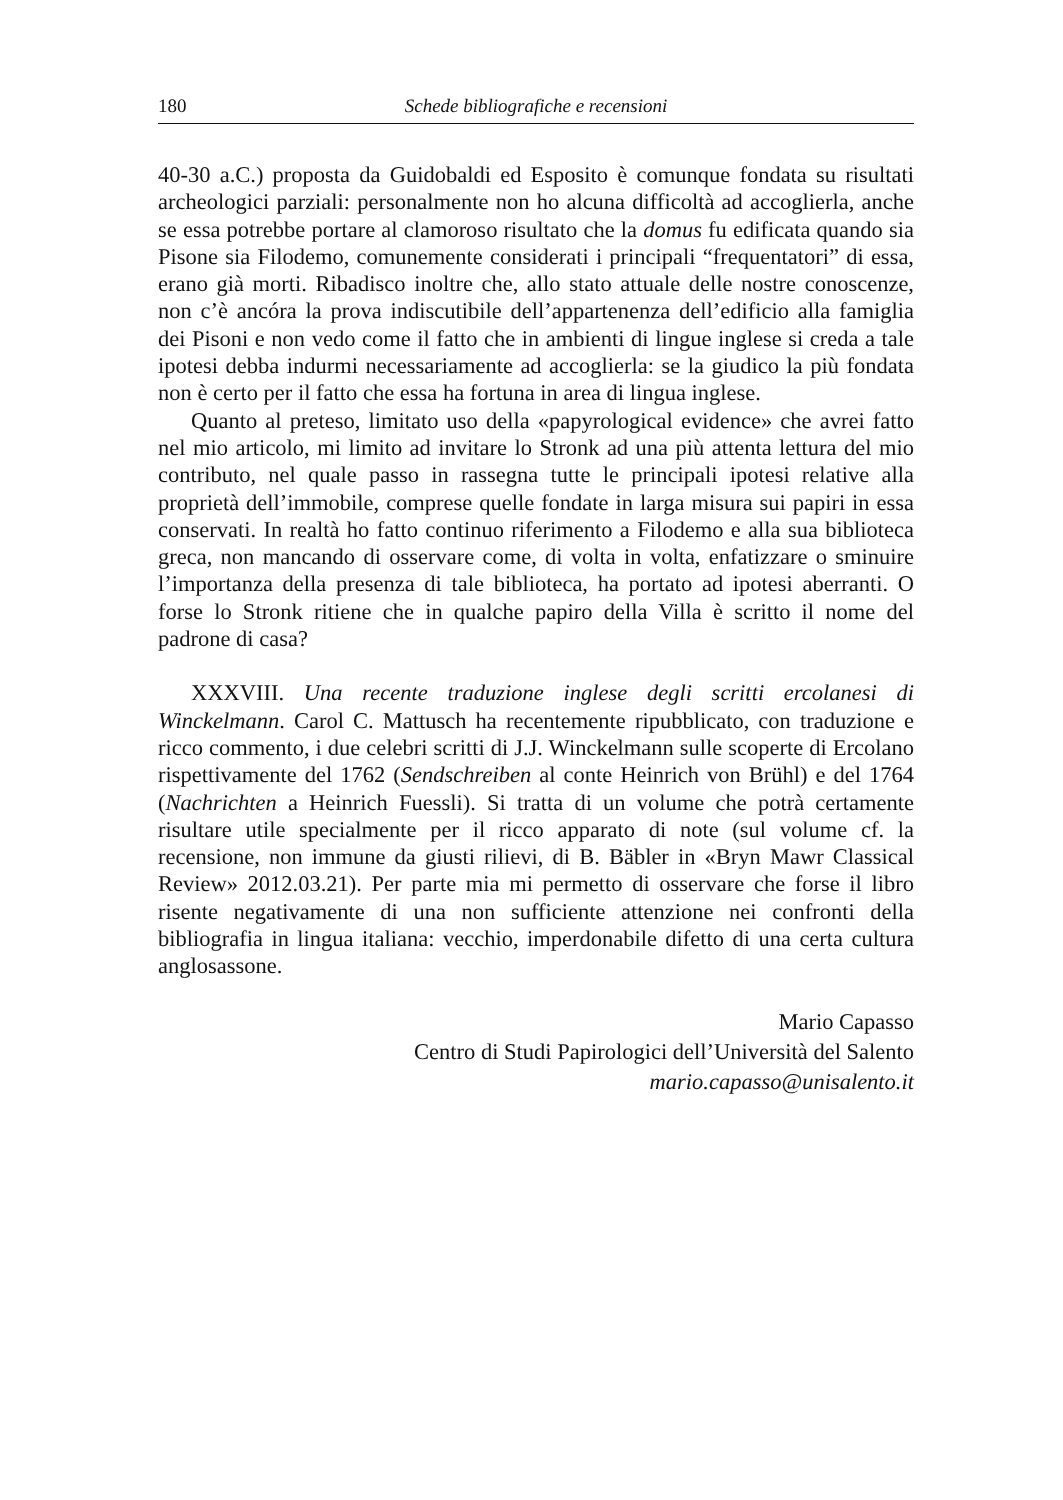180 Schede bibliografiche e recensioni
40-30 a.C.) proposta da Guidobaldi ed Esposito è comunque fondata su risultati archeologici parziali: personalmente non ho alcuna difficoltà ad accoglierla, anche se essa potrebbe portare al clamoroso risultato che la domus fu edificata quando sia Pisone sia Filodemo, comunemente considerati i principali “frequentatori” di essa, erano già morti. Ribadisco inoltre che, allo stato attuale delle nostre conoscenze, non c’è ancóra la prova indiscutibile dell’appartenenza dell’edificio alla famiglia dei Pisoni e non vedo come il fatto che in ambienti di lingue inglese si creda a tale ipotesi debba indurmi necessariamente ad accoglierla: se la giudico la più fondata non è certo per il fatto che essa ha fortuna in area di lingua inglese.
Quanto al preteso, limitato uso della «papyrological evidence» che avrei fatto nel mio articolo, mi limito ad invitare lo Stronk ad una più attenta lettura del mio contributo, nel quale passo in rassegna tutte le principali ipotesi relative alla proprietà dell’immobile, comprese quelle fondate in larga misura sui papiri in essa conservati. In realtà ho fatto continuo riferimento a Filodemo e alla sua biblioteca greca, non mancando di osservare come, di volta in volta, enfatizzare o sminuire l’importanza della presenza di tale biblioteca, ha portato ad ipotesi aberranti. O forse lo Stronk ritiene che in qualche papiro della Villa è scritto il nome del padrone di casa?
XXXVIII. Una recente traduzione inglese degli scritti ercolanesi di Winckelmann. Carol C. Mattusch ha recentemente ripubblicato, con traduzione e ricco commento, i due celebri scritti di J.J. Winckelmann sulle scoperte di Ercolano rispettivamente del 1762 (Sendschreiben al conte Heinrich von Brühl) e del 1764 (Nachrichten a Heinrich Fuessli). Si tratta di un volume che potrà certamente risultare utile specialmente per il ricco apparato di note (sul volume cf. la recensione, non immune da giusti rilievi, di B. Bäbler in «Bryn Mawr Classical Review» 2012.03.21). Per parte mia mi permetto di osservare che forse il libro risente negativamente di una non sufficiente attenzione nei confronti della bibliografia in lingua italiana: vecchio, imperdonabile difetto di una certa cultura anglosassone.
Mario Capasso
Centro di Studi Papirologici dell’Università del Salento
mario.capasso@unisalento.it